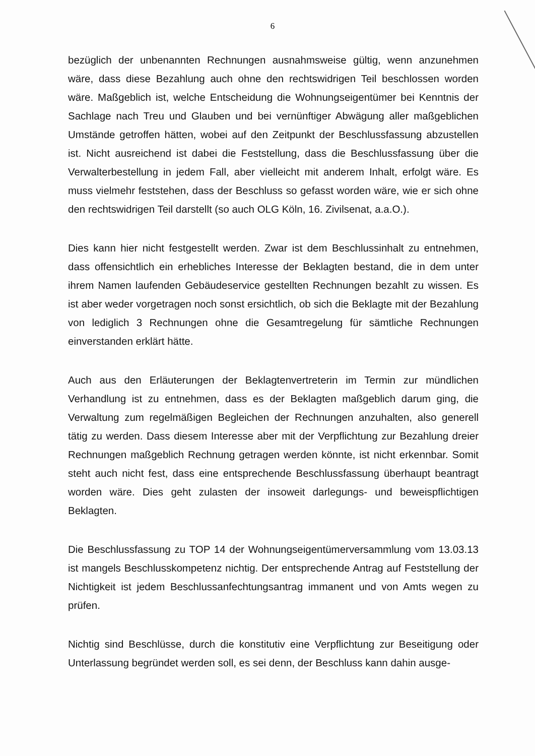6
bezüglich der unbenannten Rechnungen ausnahmsweise gültig, wenn anzunehmen wäre, dass diese Bezahlung auch ohne den rechtswidrigen Teil beschlossen worden wäre. Maßgeblich ist, welche Entscheidung die Wohnungseigentümer bei Kenntnis der Sachlage nach Treu und Glauben und bei vernünftiger Abwägung aller maßgeblichen Umstände getroffen hätten, wobei auf den Zeitpunkt der Beschlussfassung abzustellen ist. Nicht ausreichend ist dabei die Feststellung, dass die Beschlussfassung über die Verwalterbestellung in jedem Fall, aber vielleicht mit anderem Inhalt, erfolgt wäre. Es muss vielmehr feststehen, dass der Beschluss so gefasst worden wäre, wie er sich ohne den rechtswidrigen Teil darstellt (so auch OLG Köln, 16. Zivilsenat, a.a.O.).
Dies kann hier nicht festgestellt werden. Zwar ist dem Beschlussinhalt zu entnehmen, dass offensichtlich ein erhebliches Interesse der Beklagten bestand, die in dem unter ihrem Namen laufenden Gebäudeservice gestellten Rechnungen bezahlt zu wissen. Es ist aber weder vorgetragen noch sonst ersichtlich, ob sich die Beklagte mit der Bezahlung von lediglich 3 Rechnungen ohne die Gesamtregelung für sämtliche Rechnungen einverstanden erklärt hätte.
Auch aus den Erläuterungen der Beklagtenvertreterin im Termin zur mündlichen Verhandlung ist zu entnehmen, dass es der Beklagten maßgeblich darum ging, die Verwaltung zum regelmäßigen Begleichen der Rechnungen anzuhalten, also generell tätig zu werden. Dass diesem Interesse aber mit der Verpflichtung zur Bezahlung dreier Rechnungen maßgeblich Rechnung getragen werden könnte, ist nicht erkennbar. Somit steht auch nicht fest, dass eine entsprechende Beschlussfassung überhaupt beantragt worden wäre. Dies geht zulasten der insoweit darlegungs- und beweispflichtigen Beklagten.
Die Beschlussfassung zu TOP 14 der Wohnungseigentümerversammlung vom 13.03.13 ist mangels Beschlusskompetenz nichtig. Der entsprechende Antrag auf Feststellung der Nichtigkeit ist jedem Beschlussanfechtungsantrag immanent und von Amts wegen zu prüfen.
Nichtig sind Beschlüsse, durch die konstitutiv eine Verpflichtung zur Beseitigung oder Unterlassung begründet werden soll, es sei denn, der Beschluss kann dahin ausge-